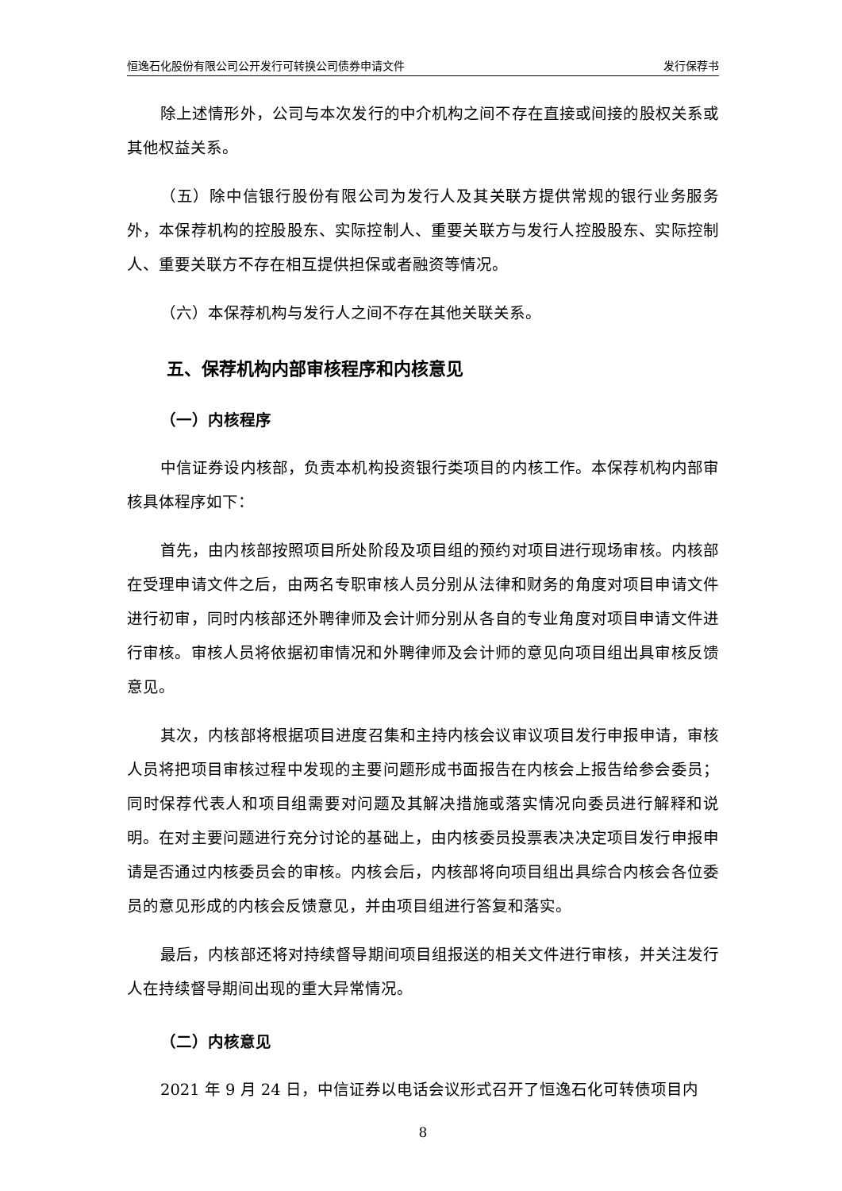恒逸石化股份有限公司公开发行可转换公司债券申请文件 发行保荐书
除上述情形外，公司与本次发行的中介机构之间不存在直接或间接的股权关系或其他权益关系。
（五）除中信银行股份有限公司为发行人及其关联方提供常规的银行业务服务外，本保荐机构的控股股东、实际控制人、重要关联方与发行人控股股东、实际控制人、重要关联方不存在相互提供担保或者融资等情况。
（六）本保荐机构与发行人之间不存在其他关联关系。
五、保荐机构内部审核程序和内核意见
（一）内核程序
中信证券设内核部，负责本机构投资银行类项目的内核工作。本保荐机构内部审核具体程序如下：
首先，由内核部按照项目所处阶段及项目组的预约对项目进行现场审核。内核部在受理申请文件之后，由两名专职审核人员分别从法律和财务的角度对项目申请文件进行初审，同时内核部还外聘律师及会计师分别从各自的专业角度对项目申请文件进行审核。审核人员将依据初审情况和外聘律师及会计师的意见向项目组出具审核反馈意见。
其次，内核部将根据项目进度召集和主持内核会议审议项目发行申报申请，审核人员将把项目审核过程中发现的主要问题形成书面报告在内核会上报告给参会委员；同时保荐代表人和项目组需要对问题及其解决措施或落实情况向委员进行解释和说明。在对主要问题进行充分讨论的基础上，由内核委员投票表决决定项目发行申报申请是否通过内核委员会的审核。内核会后，内核部将向项目组出具综合内核会各位委员的意见形成的内核会反馈意见，并由项目组进行答复和落实。
最后，内核部还将对持续督导期间项目组报送的相关文件进行审核，并关注发行人在持续督导期间出现的重大异常情况。
（二）内核意见
2021 年 9 月 24 日，中信证券以电话会议形式召开了恒逸石化可转债项目内
8